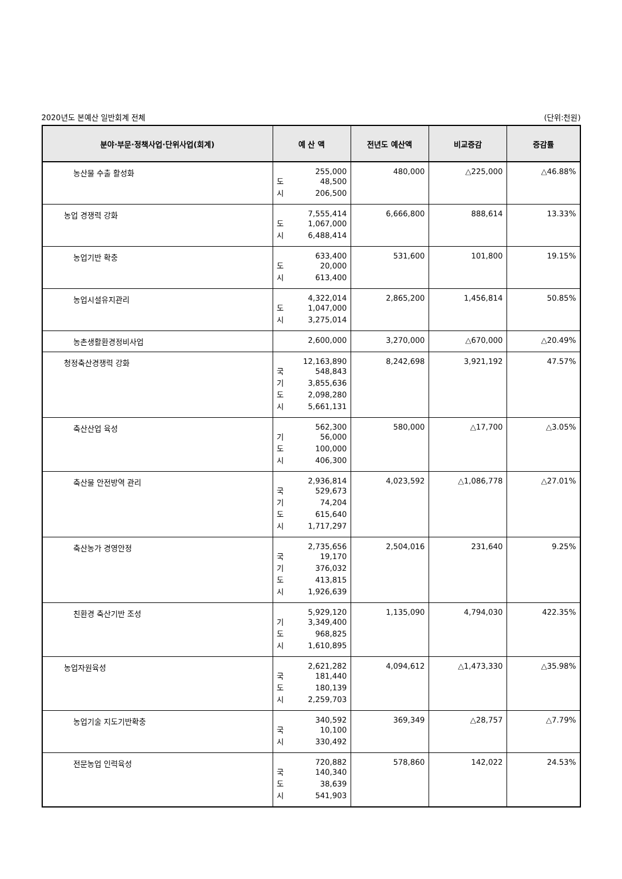2020년도 본예산 일반회계 전체 (단위:천원)
| 분야·부문·정책사업·단위사업(회계) | 예 산 액 | 전년도 예산액 | 비교증감 | 증감률 |
| --- | --- | --- | --- | --- |
| 농산물 수출 활성화 | 255,000 도 48,500 시 206,500 | 480,000 | △225,000 | △46.88% |
| 농업 경쟁력 강화 | 7,555,414 도 1,067,000 시 6,488,414 | 6,666,800 | 888,614 | 13.33% |
| 농업기반 확충 | 633,400 도 20,000 시 613,400 | 531,600 | 101,800 | 19.15% |
| 농업시설유지관리 | 4,322,014 도 1,047,000 시 3,275,014 | 2,865,200 | 1,456,814 | 50.85% |
| 농촌생활환경정비사업 | 2,600,000 | 3,270,000 | △670,000 | △20.49% |
| 청정축산경쟁력 강화 | 12,163,890 국 548,843 기 3,855,636 도 2,098,280 시 5,661,131 | 8,242,698 | 3,921,192 | 47.57% |
| 축산산업 육성 | 562,300 기 56,000 도 100,000 시 406,300 | 580,000 | △17,700 | △3.05% |
| 축산물 안전방역 관리 | 2,936,814 국 529,673 기 74,204 도 615,640 시 1,717,297 | 4,023,592 | △1,086,778 | △27.01% |
| 축산농가 경영안정 | 2,735,656 국 19,170 기 376,032 도 413,815 시 1,926,639 | 2,504,016 | 231,640 | 9.25% |
| 친환경 축산기반 조성 | 5,929,120 기 3,349,400 도 968,825 시 1,610,895 | 1,135,090 | 4,794,030 | 422.35% |
| 농업자원육성 | 2,621,282 국 181,440 도 180,139 시 2,259,703 | 4,094,612 | △1,473,330 | △35.98% |
| 농업기술 지도기반확충 | 340,592 국 10,100 시 330,492 | 369,349 | △28,757 | △7.79% |
| 전문농업 인력육성 | 720,882 국 140,340 도 38,639 시 541,903 | 578,860 | 142,022 | 24.53% |